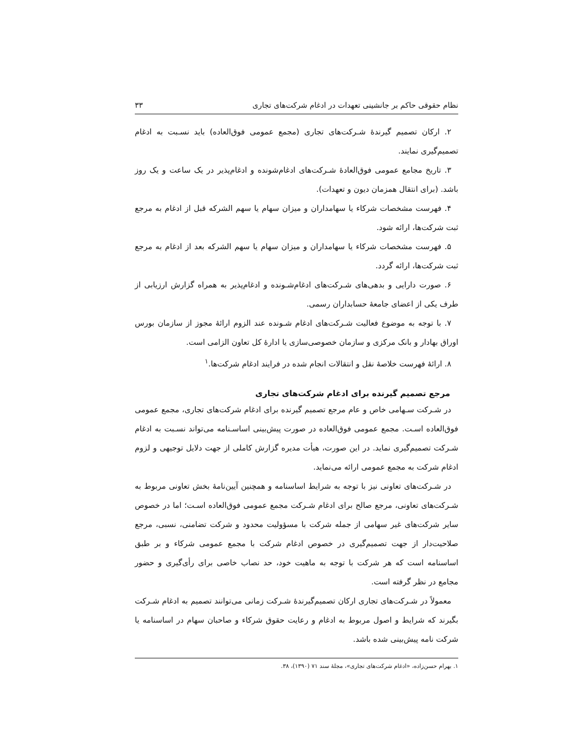نظام حقوقی حاکم بر جانشینی تعهدات در ادغام شرکت‌های تجاری ۳۳
۲. ارکان تصمیم گیرندهٔ شـرکت‌های تجاری (مجمع عمومی فوق‌العاده) باید نسـبت به ادغام تصمیم‌گیری نمایند.
۳. تاریخ مجامع عمومی فوق‌العادهٔ شـرکت‌های ادغام‌شونده و ادغام‌پذیر در یک ساعت و یک روز باشد. (برای انتقال همزمان دیون و تعهدات).
۴. فهرست مشخصات شرکاء یا سهامداران و میزان سهام یا سهم الشرکه قبل از ادغام به مرجع ثبت شرکت‌ها، ارائه شود.
۵. فهرست مشخصات شرکاء یا سهامداران و میزان سهام یا سهم الشرکه بعد از ادغام به مرجع ثبت شرکت‌ها، ارائه گردد.
۶. صورت دارایی و بدهی‌های شـرکت‌های ادغام‌شـونده و ادغام‌پذیر به همراه گزارش ارزیابی از طرف یکی از اعضای جامعهٔ حسابداران رسمی.
۷. با توجه به موضوع فعالیت شـرکت‌های ادغام شـونده عند الزوم ارائهٔ مجوز از سازمان بورس اوراق بهادار و بانک مرکزی و سازمان خصوصی‌سازی یا ادارهٔ کل تعاون الزامی است.
۸. ارائهٔ فهرست خلاصهٔ نقل و انتقالات انجام شده در فرایند ادغام شرکت‌ها.<sup>۱</sup>
مرجع تصمیم گیرنده برای ادغام شرکت‌های تجاری
در شـرکت سـهامی خاص و عام مرجع تصمیم گیرنده برای ادغام شرکت‌های تجاری، مجمع عمومی فوق‌العاده اسـت. مجمع عمومی فوق‌العاده در صورت پیش‌بینی اساسـنامه می‌تواند نسـبت به ادغام شـرکت تصمیم‌گیری نماید. در این صورت، هیأت مدیره گزارش کاملی از جهت دلایل توجیهی و لزوم ادغام شرکت به مجمع عمومی ارائه می‌نماید.
در شـرکت‌های تعاونی نیز با توجه به شرایط اساسنامه و همچنین آیین‌نامهٔ بخش تعاونی مربوط به شـرکت‌های تعاونی، مرجع صالح برای ادغام شـرکت مجمع عمومی فوق‌العاده اسـت؛ اما در خصوص سایر شرکت‌های غیر سهامی از جمله شرکت با مسؤولیت محدود و شرکت تضامنی، نسبی، مرجع صلاحیت‌دار از جهت تصمیم‌گیری در خصوص ادغام شرکت با مجمع عمومی شرکاء و بر طبق اساسنامه است که هر شرکت با توجه به ماهیت خود، حد نصاب خاصی برای رأی‌گیری و حضور مجامع در نظر گرفته است.
معمولاً در شـرکت‌های تجاری ارکان تصمیم‌گیرندهٔ شـرکت زمانی می‌توانند تصمیم به ادغام شـرکت بگیرند که شرایط و اصول مربوط به ادغام و رعایت حقوق شرکاء و صاحبان سهام در اساسنامه یا شرکت نامه پیش‌بینی شده باشد.
۱. بهرام حسن‌زاده، «ادغام شرکت‌های تجاری»، مجلهٔ سند ۷۱ (۱۳۹۰)، ۳۸.